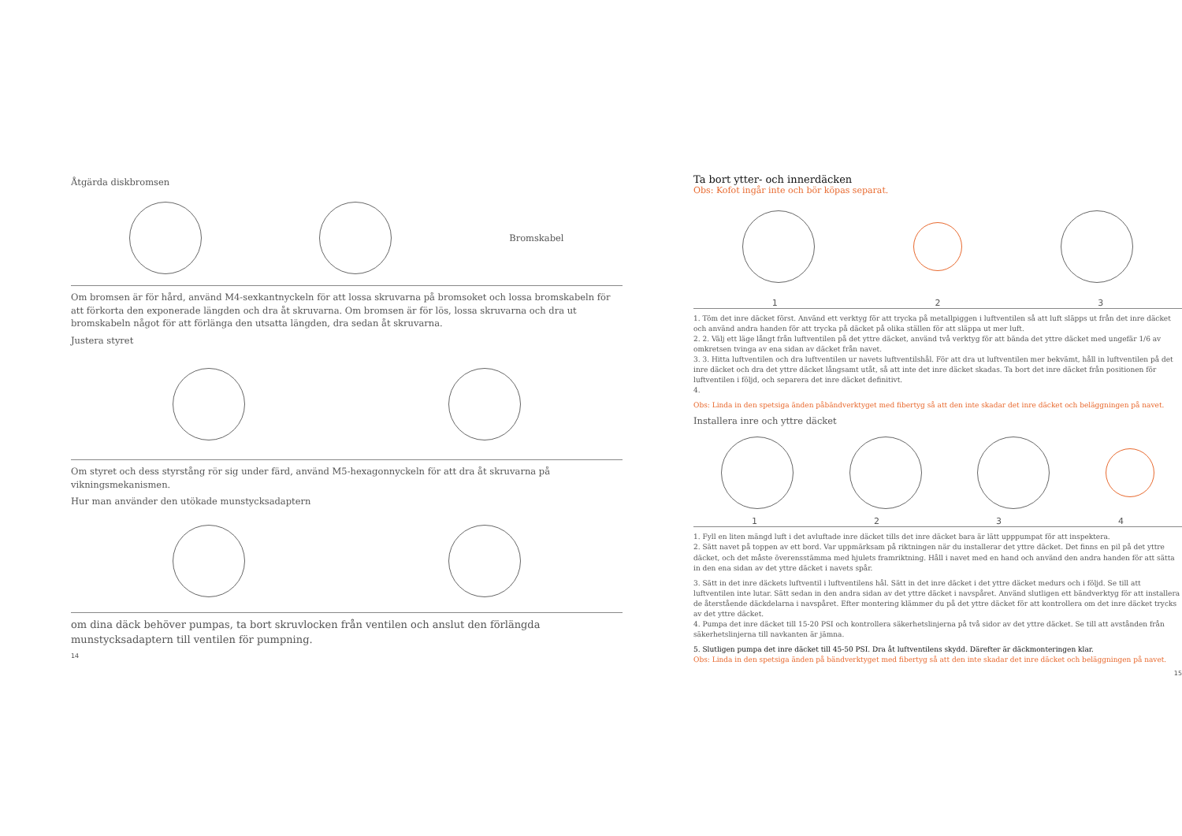Åtgärda diskbromsen
Bromskabel
Om bromsen är för hård, använd M4-sexkantnyckeln för att lossa skruvarna på bromsoket och lossa bromskabeln för att förkorta den exponerade längden och dra åt skruvarna. Om bromsen är för lös, lossa skruvarna och dra ut bromskabeln något för att förlänga den utsatta längden, dra sedan åt skruvarna.
Justera styret
Om styret och dess styrstång rör sig under färd, använd M5-hexagonnyckeln för att dra åt skruvarna på vikningsmekanismen.
Hur man använder den utökade munstycksadaptern
om dina däck behöver pumpas, ta bort skruvlocken från ventilen och anslut den förlängda munstycksadaptern till ventilen för pumpning.
14
Ta bort ytter- och innerdäcken
Obs: Kofot ingår inte och bör köpas separat.
123
1. Töm det inre däcket först. Använd ett verktyg för att trycka på metallpiggen i luftventilen så att luft släpps ut från det inre däcket och använd andra handen för att trycka på däcket på olika ställen för att släppa ut mer luft.
2. 2. Välj ett läge långt från luftventilen på det yttre däcket, använd två verktyg för att bända det yttre däcket med ungefär 1/6 av omkretsen tvinga av ena sidan av däcket från navet.
3. 3. Hitta luftventilen och dra luftventilen ur navets luftventilshål. För att dra ut luftventilen mer bekvämt, håll in luftventilen på det inre däcket och dra det yttre däcket långsamt utåt, så att inte det inre däcket skadas. Ta bort det inre däcket från positionen för luftventilen i följd, och separera det inre däcket definitivt.
4.
Obs: Linda in den spetsiga änden påbändverktyget med fibertyg så att den inte skadar det inre däcket och beläggningen på navet.
Installera inre och yttre däcket
1234
1. Fyll en liten mängd luft i det avluftade inre däcket tills det inre däcket bara är lätt upppumpat för att inspektera.
2. Sätt navet på toppen av ett bord. Var uppmärksam på riktningen när du installerar det yttre däcket. Det finns en pil på det yttre däcket, och det måste överensstämma med hjulets framriktning. Håll i navet med en hand och använd den andra handen för att sätta in den ena sidan av det yttre däcket i navets spår.
3. Sätt in det inre däckets luftventil i luftventilens hål. Sätt in det inre däcket i det yttre däcket medurs och i följd. Se till att luftventilen inte lutar. Sätt sedan in den andra sidan av det yttre däcket i navspåret. Använd slutligen ett bändverktyg för att installera de återstående däckdelarna i navspåret. Efter montering klämmer du på det yttre däcket för att kontrollera om det inre däcket trycks av det yttre däcket.
4. Pumpa det inre däcket till 15-20 PSI och kontrollera säkerhetslinjerna på två sidor av det yttre däcket. Se till att avstånden från säkerhetslinjerna till navkanten är jämna.
5. Slutligen pumpa det inre däcket till 45-50 PSI. Dra åt luftventilens skydd. Därefter är däckmonteringen klar.
Obs: Linda in den spetsiga änden på bändverktyget med fibertyg så att den inte skadar det inre däcket och beläggningen på navet.
15